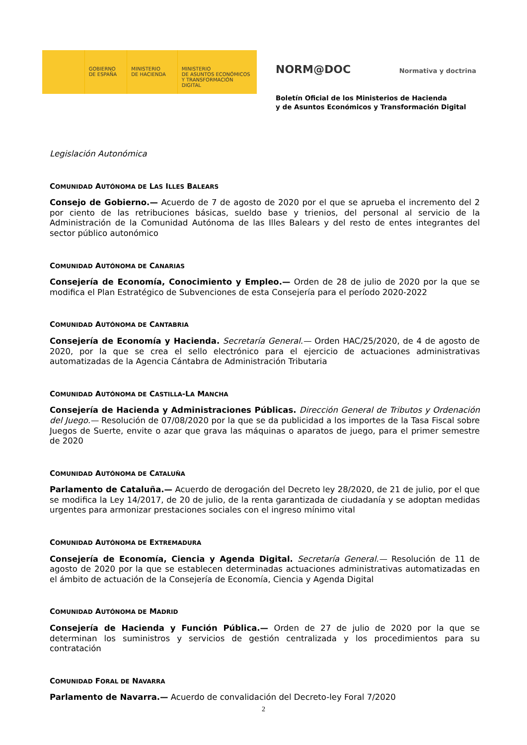GOBIERNO
DE ESPAÑA
MINISTERIO
DE HACIENDA
MINISTERIO
DE ASUNTOS ECONÓMICOS
Y TRANSFORMACIÓN DIGITAL
NORM@DOC Normativa y doctrina
Boletín Oficial de los Ministerios de Hacienda
y de Asuntos Económicos y Transformación Digital
Legislación Autonómica
COMUNIDAD AUTÓNOMA DE LAS ILLES BALEARS
Consejo de Gobierno.— Acuerdo de 7 de agosto de 2020 por el que se aprueba el incremento del 2 por ciento de las retribuciones básicas, sueldo base y trienios, del personal al servicio de la Administración de la Comunidad Autónoma de las Illes Balears y del resto de entes integrantes del sector público autonómico
COMUNIDAD AUTÓNOMA DE CANARIAS
Consejería de Economía, Conocimiento y Empleo.— Orden de 28 de julio de 2020 por la que se modifica el Plan Estratégico de Subvenciones de esta Consejería para el período 2020-2022
COMUNIDAD AUTÓNOMA DE CANTABRIA
Consejería de Economía y Hacienda. Secretaría General.— Orden HAC/25/2020, de 4 de agosto de 2020, por la que se crea el sello electrónico para el ejercicio de actuaciones administrativas automatizadas de la Agencia Cántabra de Administración Tributaria
COMUNIDAD AUTÓNOMA DE CASTILLA-LA MANCHA
Consejería de Hacienda y Administraciones Públicas. Dirección General de Tributos y Ordenación del Juego.— Resolución de 07/08/2020 por la que se da publicidad a los importes de la Tasa Fiscal sobre Juegos de Suerte, envite o azar que grava las máquinas o aparatos de juego, para el primer semestre de 2020
COMUNIDAD AUTÓNOMA DE CATALUÑA
Parlamento de Cataluña.— Acuerdo de derogación del Decreto ley 28/2020, de 21 de julio, por el que se modifica la Ley 14/2017, de 20 de julio, de la renta garantizada de ciudadanía y se adoptan medidas urgentes para armonizar prestaciones sociales con el ingreso mínimo vital
COMUNIDAD AUTÓNOMA DE EXTREMADURA
Consejería de Economía, Ciencia y Agenda Digital. Secretaría General.— Resolución de 11 de agosto de 2020 por la que se establecen determinadas actuaciones administrativas automatizadas en el ámbito de actuación de la Consejería de Economía, Ciencia y Agenda Digital
COMUNIDAD AUTÓNOMA DE MADRID
Consejería de Hacienda y Función Pública.— Orden de 27 de julio de 2020 por la que se determinan los suministros y servicios de gestión centralizada y los procedimientos para su contratación
COMUNIDAD FORAL DE NAVARRA
Parlamento de Navarra.— Acuerdo de convalidación del Decreto-ley Foral 7/2020
2